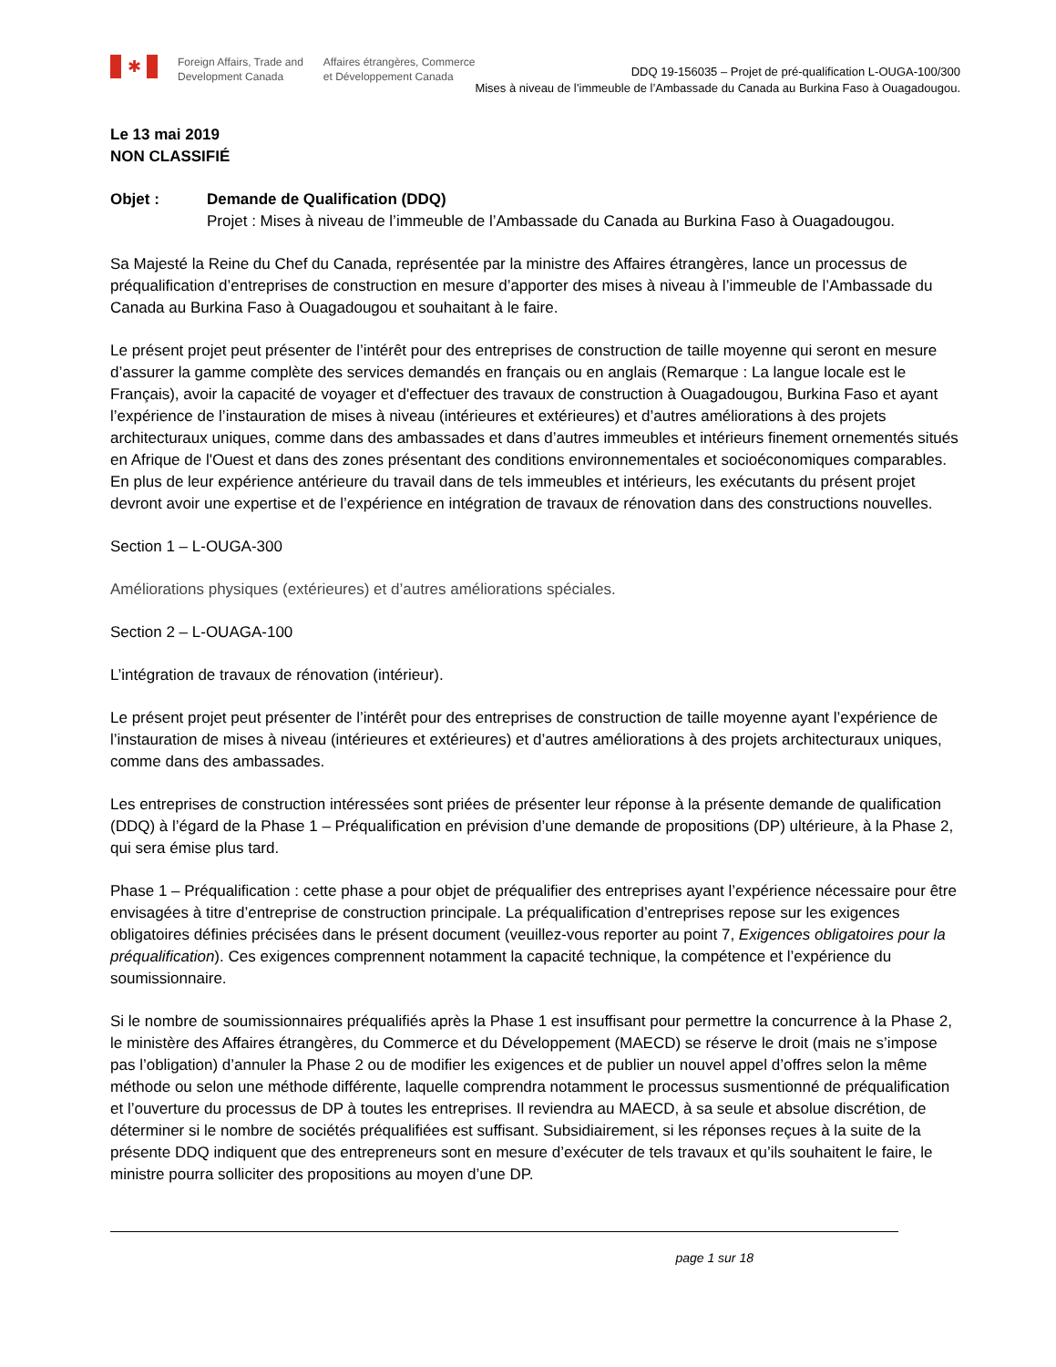✱
Foreign Affairs, Trade and
Development Canada
Affaires étrangères, Commerce
et Développement Canada
DDQ 19-156035 – Projet de pré-qualification L-OUGA-100/300
Mises à niveau de l’immeuble de l’Ambassade du Canada au Burkina Faso à Ouagadougou.
Le 13 mai 2019
NON CLASSIFIÉ
Objet : Demande de Qualification (DDQ)
Projet : Mises à niveau de l’immeuble de l’Ambassade du Canada au Burkina Faso à Ouagadougou.
Sa Majesté la Reine du Chef du Canada, représentée par la ministre des Affaires étrangères, lance un processus de préqualification d’entreprises de construction en mesure d’apporter des mises à niveau à l’immeuble de l’Ambassade du Canada au Burkina Faso à Ouagadougou et souhaitant à le faire.
Le présent projet peut présenter de l’intérêt pour des entreprises de construction de taille moyenne qui seront en mesure d’assurer la gamme complète des services demandés en français ou en anglais (Remarque : La langue locale est le Français), avoir la capacité de voyager et d'effectuer des travaux de construction à Ouagadougou, Burkina Faso et ayant l’expérience de l’instauration de mises à niveau (intérieures et extérieures) et d’autres améliorations à des projets architecturaux uniques, comme dans des ambassades et dans d’autres immeubles et intérieurs finement ornementés situés en Afrique de l'Ouest et dans des zones présentant des conditions environnementales et socioéconomiques comparables. En plus de leur expérience antérieure du travail dans de tels immeubles et intérieurs, les exécutants du présent projet devront avoir une expertise et de l’expérience en intégration de travaux de rénovation dans des constructions nouvelles.
Section 1 – L-OUGA-300
Améliorations physiques (extérieures) et d’autres améliorations spéciales.
Section 2 – L-OUAGA-100
L’intégration de travaux de rénovation (intérieur).
Le présent projet peut présenter de l’intérêt pour des entreprises de construction de taille moyenne ayant l’expérience de l’instauration de mises à niveau (intérieures et extérieures) et d’autres améliorations à des projets architecturaux uniques, comme dans des ambassades.
Les entreprises de construction intéressées sont priées de présenter leur réponse à la présente demande de qualification (DDQ) à l’égard de la Phase 1 – Préqualification en prévision d’une demande de propositions (DP) ultérieure, à la Phase 2, qui sera émise plus tard.
Phase 1 – Préqualification : cette phase a pour objet de préqualifier des entreprises ayant l’expérience nécessaire pour être envisagées à titre d’entreprise de construction principale. La préqualification d’entreprises repose sur les exigences obligatoires définies précisées dans le présent document (veuillez-vous reporter au point 7, Exigences obligatoires pour la préqualification). Ces exigences comprennent notamment la capacité technique, la compétence et l’expérience du soumissionnaire.
Si le nombre de soumissionnaires préqualifiés après la Phase 1 est insuffisant pour permettre la concurrence à la Phase 2, le ministère des Affaires étrangères, du Commerce et du Développement (MAECD) se réserve le droit (mais ne s’impose pas l’obligation) d’annuler la Phase 2 ou de modifier les exigences et de publier un nouvel appel d’offres selon la même méthode ou selon une méthode différente, laquelle comprendra notamment le processus susmentionné de préqualification et l’ouverture du processus de DP à toutes les entreprises. Il reviendra au MAECD, à sa seule et absolue discrétion, de déterminer si le nombre de sociétés préqualifiées est suffisant. Subsidiairement, si les réponses reçues à la suite de la présente DDQ indiquent que des entrepreneurs sont en mesure d’exécuter de tels travaux et qu’ils souhaitent le faire, le ministre pourra solliciter des propositions au moyen d’une DP.
page 1 sur 18